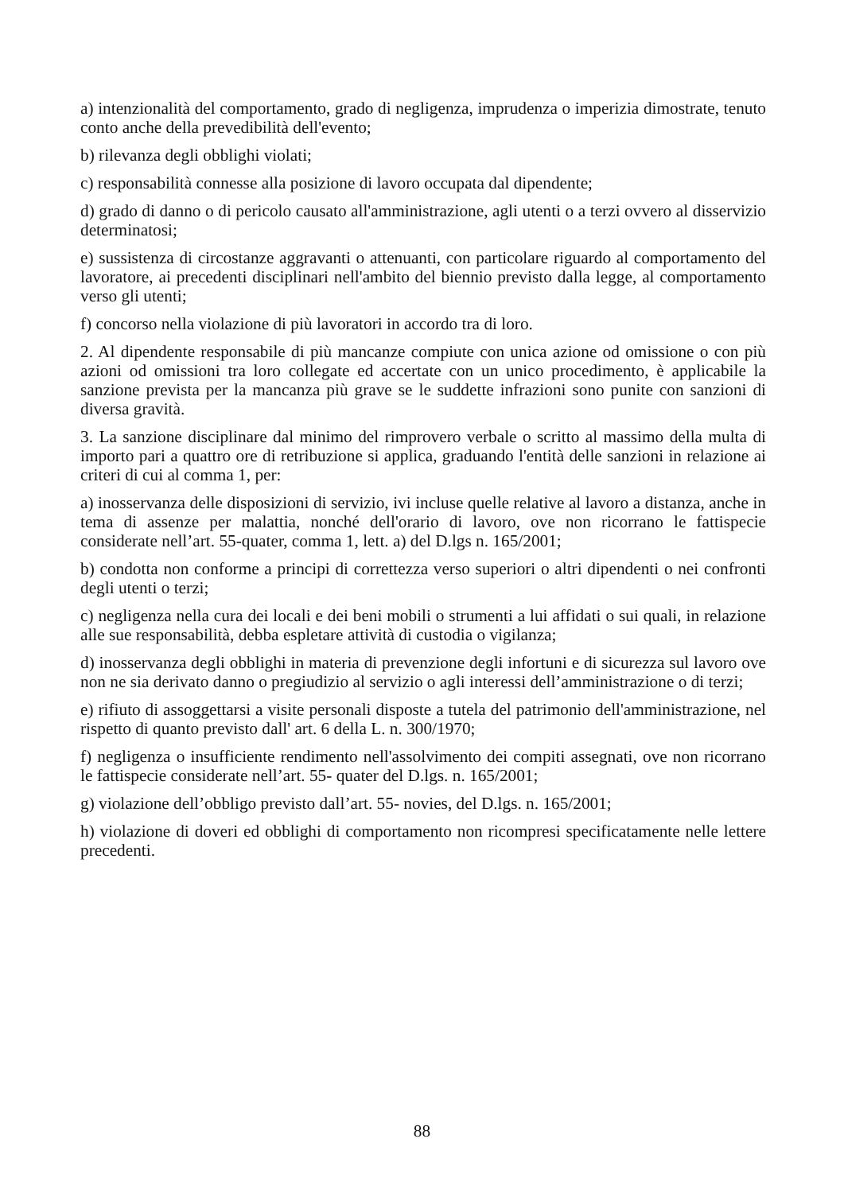a) intenzionalità del comportamento, grado di negligenza, imprudenza o imperizia dimostrate, tenuto conto anche della prevedibilità dell'evento;
b) rilevanza degli obblighi violati;
c) responsabilità connesse alla posizione di lavoro occupata dal dipendente;
d) grado di danno o di pericolo causato all'amministrazione, agli utenti o a terzi ovvero al disservizio determinatosi;
e) sussistenza di circostanze aggravanti o attenuanti, con particolare riguardo al comportamento del lavoratore, ai precedenti disciplinari nell'ambito del biennio previsto dalla legge, al comportamento verso gli utenti;
f) concorso nella violazione di più lavoratori in accordo tra di loro.
2. Al dipendente responsabile di più mancanze compiute con unica azione od omissione o con più azioni od omissioni tra loro collegate ed accertate con un unico procedimento, è applicabile la sanzione prevista per la mancanza più grave se le suddette infrazioni sono punite con sanzioni di diversa gravità.
3. La sanzione disciplinare dal minimo del rimprovero verbale o scritto al massimo della multa di importo pari a quattro ore di retribuzione si applica, graduando l'entità delle sanzioni in relazione ai criteri di cui al comma 1, per:
a) inosservanza delle disposizioni di servizio, ivi incluse quelle relative al lavoro a distanza, anche in tema di assenze per malattia, nonché dell'orario di lavoro, ove non ricorrano le fattispecie considerate nell’art. 55-quater, comma 1, lett. a) del D.lgs n. 165/2001;
b) condotta non conforme a principi di correttezza verso superiori o altri dipendenti o nei confronti degli utenti o terzi;
c) negligenza nella cura dei locali e dei beni mobili o strumenti a lui affidati o sui quali, in relazione alle sue responsabilità, debba espletare attività di custodia o vigilanza;
d) inosservanza degli obblighi in materia di prevenzione degli infortuni e di sicurezza sul lavoro ove non ne sia derivato danno o pregiudizio al servizio o agli interessi dell’amministrazione o di terzi;
e) rifiuto di assoggettarsi a visite personali disposte a tutela del patrimonio dell'amministrazione, nel rispetto di quanto previsto dall' art. 6 della L. n. 300/1970;
f) negligenza o insufficiente rendimento nell'assolvimento dei compiti assegnati, ove non ricorrano le fattispecie considerate nell’art. 55- quater del D.lgs. n. 165/2001;
g) violazione dell’obbligo previsto dall’art. 55- novies, del D.lgs. n. 165/2001;
h) violazione di doveri ed obblighi di comportamento non ricompresi specificatamente nelle lettere precedenti.
88